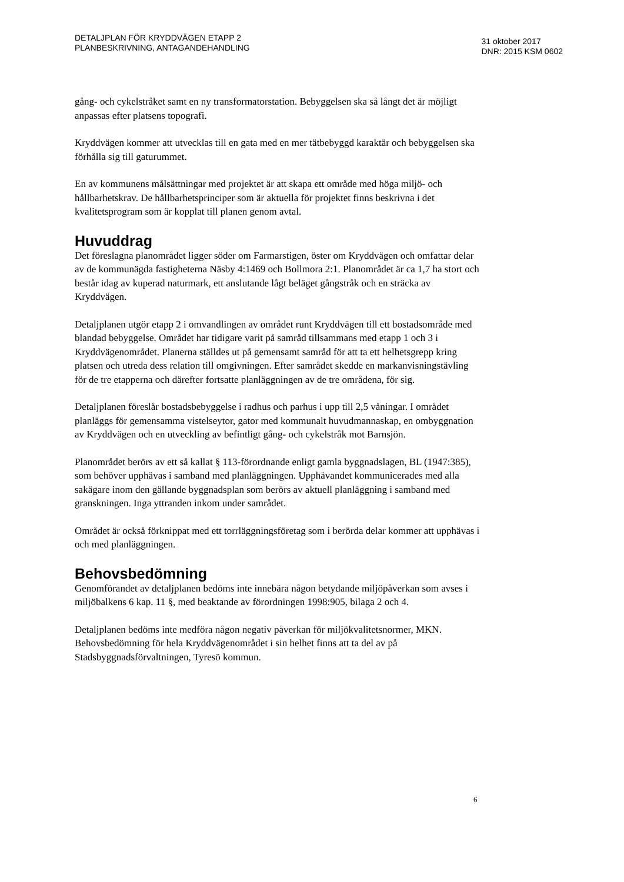DETALJPLAN FÖR KRYDDVÄGEN ETAPP 2
PLANBESKRIVNING, ANTAGANDEHANDLING
31 oktober 2017
DNR: 2015 KSM 0602
gång- och cykelstråket samt en ny transformatorstation. Bebyggelsen ska så långt det är möjligt anpassas efter platsens topografi.
Kryddvägen kommer att utvecklas till en gata med en mer tätbebyggd karaktär och bebyggelsen ska förhålla sig till gaturummet.
En av kommunens målsättningar med projektet är att skapa ett område med höga miljö- och hållbarhetskrav. De hållbarhetsprinciper som är aktuella för projektet finns beskrivna i det kvalitetsprogram som är kopplat till planen genom avtal.
Huvuddrag
Det föreslagna planområdet ligger söder om Farmarstigen, öster om Kryddvägen och omfattar delar av de kommunägda fastigheterna Näsby 4:1469 och Bollmora 2:1. Planområdet är ca 1,7 ha stort och består idag av kuperad naturmark, ett anslutande lågt beläget gångstråk och en sträcka av Kryddvägen.
Detaljplanen utgör etapp 2 i omvandlingen av området runt Kryddvägen till ett bostadsområde med blandad bebyggelse. Området har tidigare varit på samråd tillsammans med etapp 1 och 3 i Kryddvägenområdet. Planerna ställdes ut på gemensamt samråd för att ta ett helhetsgrepp kring platsen och utreda dess relation till omgivningen. Efter samrådet skedde en markanvisningstävling för de tre etapperna och därefter fortsatte planläggningen av de tre områdena, för sig.
Detaljplanen föreslår bostadsbebyggelse i radhus och parhus i upp till 2,5 våningar. I området planläggs för gemensamma vistelseytor, gator med kommunalt huvudmannaskap, en ombyggnation av Kryddvägen och en utveckling av befintligt gång- och cykelstråk mot Barnsjön.
Planområdet berörs av ett så kallat § 113-förordnande enligt gamla byggnadslagen, BL (1947:385), som behöver upphävas i samband med planläggningen. Upphävandet kommunicerades med alla sakägare inom den gällande byggnadsplan som berörs av aktuell planläggning i samband med granskningen. Inga yttranden inkom under samrådet.
Området är också förknippat med ett torrläggningsföretag som i berörda delar kommer att upphävas i och med planläggningen.
Behovsbedömning
Genomförandet av detaljplanen bedöms inte innebära någon betydande miljöpåverkan som avses i miljöbalkens 6 kap. 11 §, med beaktande av förordningen 1998:905, bilaga 2 och 4.
Detaljplanen bedöms inte medföra någon negativ påverkan för miljökvalitetsnormer, MKN. Behovsbedömning för hela Kryddvägenområdet i sin helhet finns att ta del av på Stadsbyggnadsförvaltningen, Tyresö kommun.
6